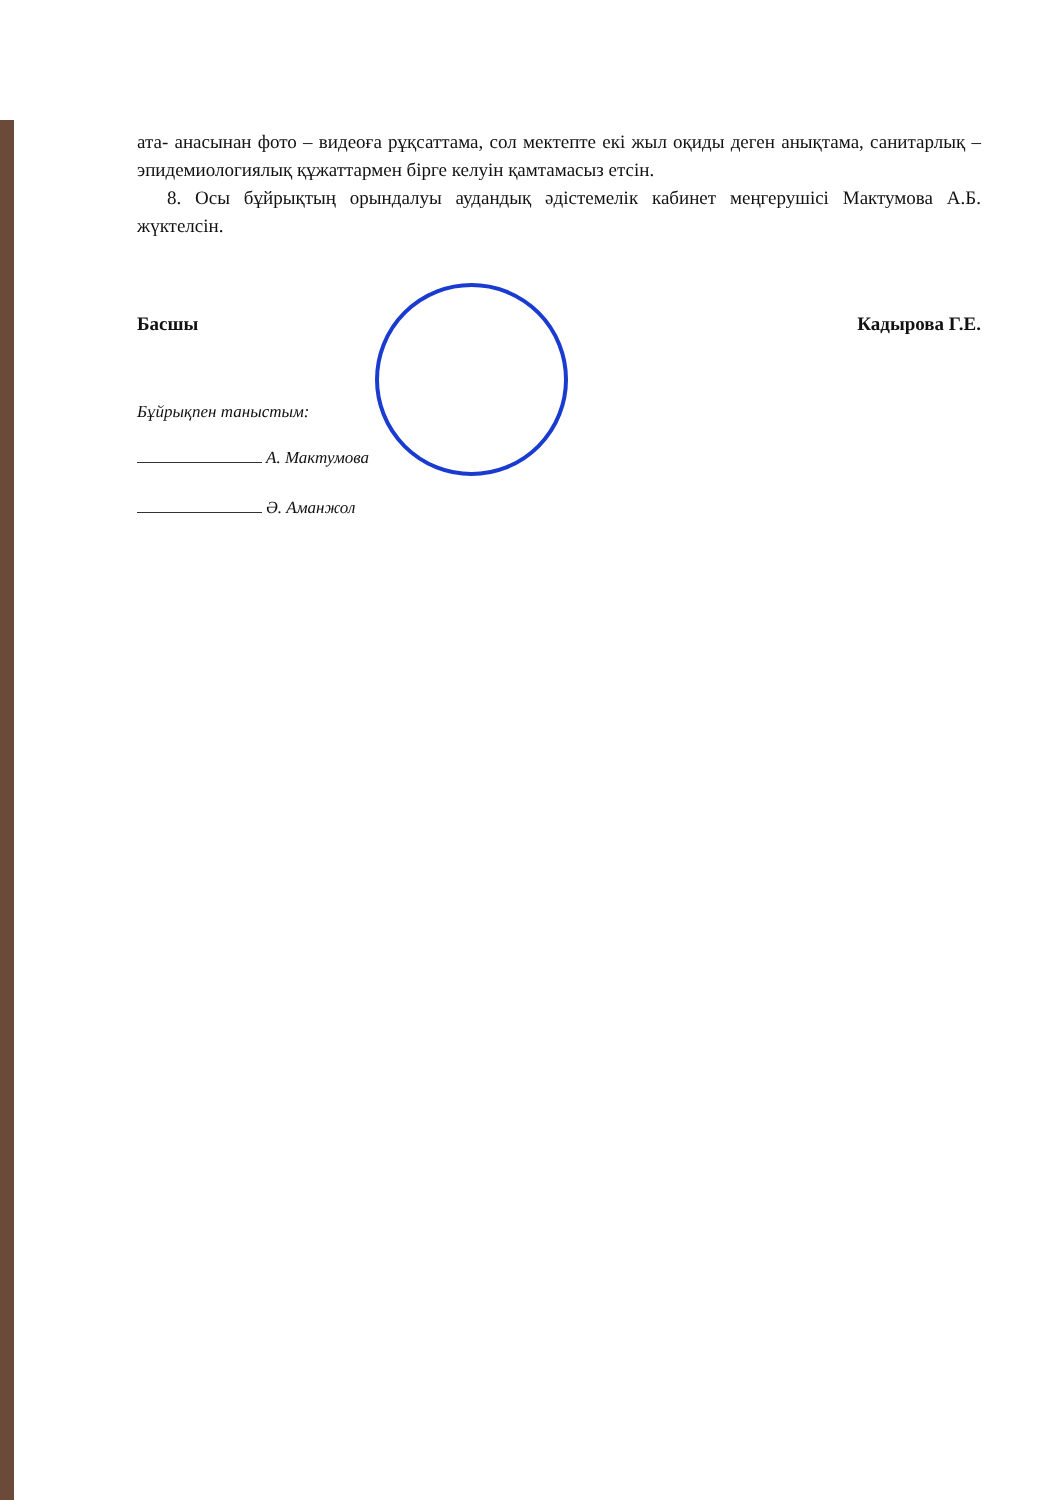ата- анасынан фото – видеоға рұқсаттама, сол мектепте екі жыл оқиды деген анықтама, санитарлық – эпидемиологиялық құжаттармен бірге келуін қамтамасыз етсін.
8. Осы бұйрықтың орындалуы аудандық әдістемелік кабинет меңгерушісі Мактумова А.Б. жүктелсін.
Басшы Кадырова Г.Е.
Бұйрықпен таныстым:
А. Мактумова
Ә. Аманжол